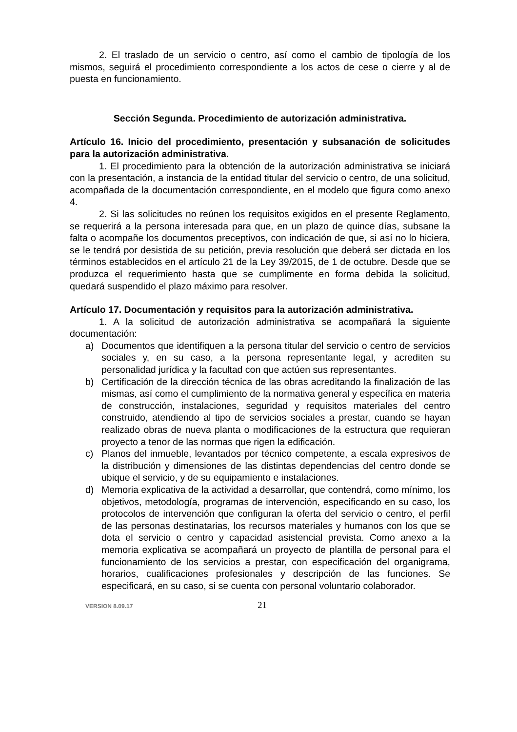2. El traslado de un servicio o centro, así como el cambio de tipología de los mismos, seguirá el procedimiento correspondiente a los actos de cese o cierre y al de puesta en funcionamiento.
Sección Segunda. Procedimiento de autorización administrativa.
Artículo 16. Inicio del procedimiento, presentación y subsanación de solicitudes para la autorización administrativa.
1. El procedimiento para la obtención de la autorización administrativa se iniciará con la presentación, a instancia de la entidad titular del servicio o centro, de una solicitud, acompañada de la documentación correspondiente, en el modelo que figura como anexo 4.
2. Si las solicitudes no reúnen los requisitos exigidos en el presente Reglamento, se requerirá a la persona interesada para que, en un plazo de quince días, subsane la falta o acompañe los documentos preceptivos, con indicación de que, si así no lo hiciera, se le tendrá por desistida de su petición, previa resolución que deberá ser dictada en los términos establecidos en el artículo 21 de la Ley 39/2015, de 1 de octubre. Desde que se produzca el requerimiento hasta que se cumplimente en forma debida la solicitud, quedará suspendido el plazo máximo para resolver.
Artículo 17. Documentación y requisitos para la autorización administrativa.
1. A la solicitud de autorización administrativa se acompañará la siguiente documentación:
a) Documentos que identifiquen a la persona titular del servicio o centro de servicios sociales y, en su caso, a la persona representante legal, y acrediten su personalidad jurídica y la facultad con que actúen sus representantes.
b) Certificación de la dirección técnica de las obras acreditando la finalización de las mismas, así como el cumplimiento de la normativa general y específica en materia de construcción, instalaciones, seguridad y requisitos materiales del centro construido, atendiendo al tipo de servicios sociales a prestar, cuando se hayan realizado obras de nueva planta o modificaciones de la estructura que requieran proyecto a tenor de las normas que rigen la edificación.
c) Planos del inmueble, levantados por técnico competente, a escala expresivos de la distribución y dimensiones de las distintas dependencias del centro donde se ubique el servicio, y de su equipamiento e instalaciones.
d) Memoria explicativa de la actividad a desarrollar, que contendrá, como mínimo, los objetivos, metodología, programas de intervención, especificando en su caso, los protocolos de intervención que configuran la oferta del servicio o centro, el perfil de las personas destinatarias, los recursos materiales y humanos con los que se dota el servicio o centro y capacidad asistencial prevista. Como anexo a la memoria explicativa se acompañará un proyecto de plantilla de personal para el funcionamiento de los servicios a prestar, con especificación del organigrama, horarios, cualificaciones profesionales y descripción de las funciones. Se especificará, en su caso, si se cuenta con personal voluntario colaborador.
VERSION 8.09.17 21